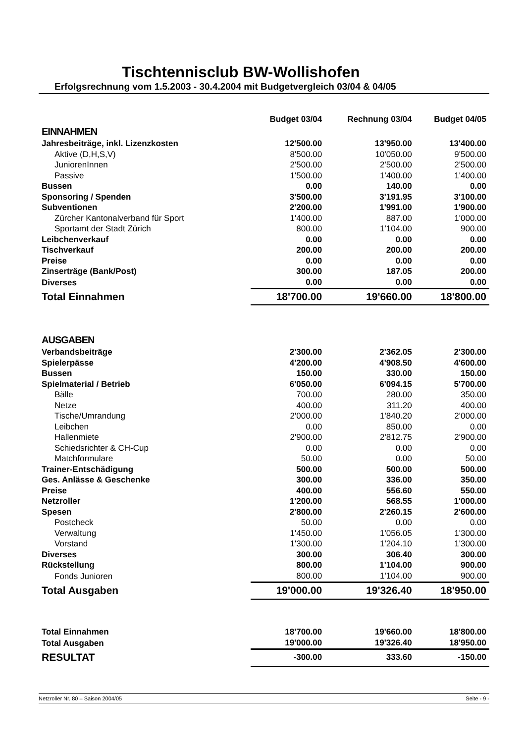Tischtennisclub BW-Wollishofen
Erfolgsrechnung vom 1.5.2003 - 30.4.2004 mit Budgetvergleich 03/04 & 04/05
| | Budget 03/04 | Rechnung 03/04 | Budget 04/05 |
| --- | --- | --- | --- |
| EINNAHMEN | | | |
| Jahresbeiträge, inkl. Lizenzkosten | 12'500.00 | 13'950.00 | 13'400.00 |
| Aktive (D,H,S,V) | 8'500.00 | 10'050.00 | 9'500.00 |
| JuniorenInnen | 2'500.00 | 2'500.00 | 2'500.00 |
| Passive | 1'500.00 | 1'400.00 | 1'400.00 |
| Bussen | 0.00 | 140.00 | 0.00 |
| Sponsoring / Spenden | 3'500.00 | 3'191.95 | 3'100.00 |
| Subventionen | 2'200.00 | 1'991.00 | 1'900.00 |
| Zürcher Kantonalverband für Sport | 1'400.00 | 887.00 | 1'000.00 |
| Sportamt der Stadt Zürich | 800.00 | 1'104.00 | 900.00 |
| Leibchenverkauf | 0.00 | 0.00 | 0.00 |
| Tischverkauf | 200.00 | 200.00 | 200.00 |
| Preise | 0.00 | 0.00 | 0.00 |
| Zinserträge (Bank/Post) | 300.00 | 187.05 | 200.00 |
| Diverses | 0.00 | 0.00 | 0.00 |
| Total Einnahmen | 18'700.00 | 19'660.00 | 18'800.00 |
| AUSGABEN | | | |
| Verbandsbeiträge | 2'300.00 | 2'362.05 | 2'300.00 |
| Spielerpässe | 4'200.00 | 4'908.50 | 4'600.00 |
| Bussen | 150.00 | 330.00 | 150.00 |
| Spielmaterial / Betrieb | 6'050.00 | 6'094.15 | 5'700.00 |
| Bälle | 700.00 | 280.00 | 350.00 |
| Netze | 400.00 | 311.20 | 400.00 |
| Tische/Umrandung | 2'000.00 | 1'840.20 | 2'000.00 |
| Leibchen | 0.00 | 850.00 | 0.00 |
| Hallenmiete | 2'900.00 | 2'812.75 | 2'900.00 |
| Schiedsrichter & CH-Cup | 0.00 | 0.00 | 0.00 |
| Matchformulare | 50.00 | 0.00 | 50.00 |
| Trainer-Entschädigung | 500.00 | 500.00 | 500.00 |
| Ges. Anlässe & Geschenke | 300.00 | 336.00 | 350.00 |
| Preise | 400.00 | 556.60 | 550.00 |
| Netzroller | 1'200.00 | 568.55 | 1'000.00 |
| Spesen | 2'800.00 | 2'260.15 | 2'600.00 |
| Postcheck | 50.00 | 0.00 | 0.00 |
| Verwaltung | 1'450.00 | 1'056.05 | 1'300.00 |
| Vorstand | 1'300.00 | 1'204.10 | 1'300.00 |
| Diverses | 300.00 | 306.40 | 300.00 |
| Rückstellung | 800.00 | 1'104.00 | 900.00 |
| Fonds Junioren | 800.00 | 1'104.00 | 900.00 |
| Total Ausgaben | 19'000.00 | 19'326.40 | 18'950.00 |
| Total Einnahmen | 18'700.00 | 19'660.00 | 18'800.00 |
| Total Ausgaben | 19'000.00 | 19'326.40 | 18'950.00 |
| RESULTAT | -300.00 | 333.60 | -150.00 |
Netzroller Nr. 80 – Saison 2004/05 Seite - 9 -